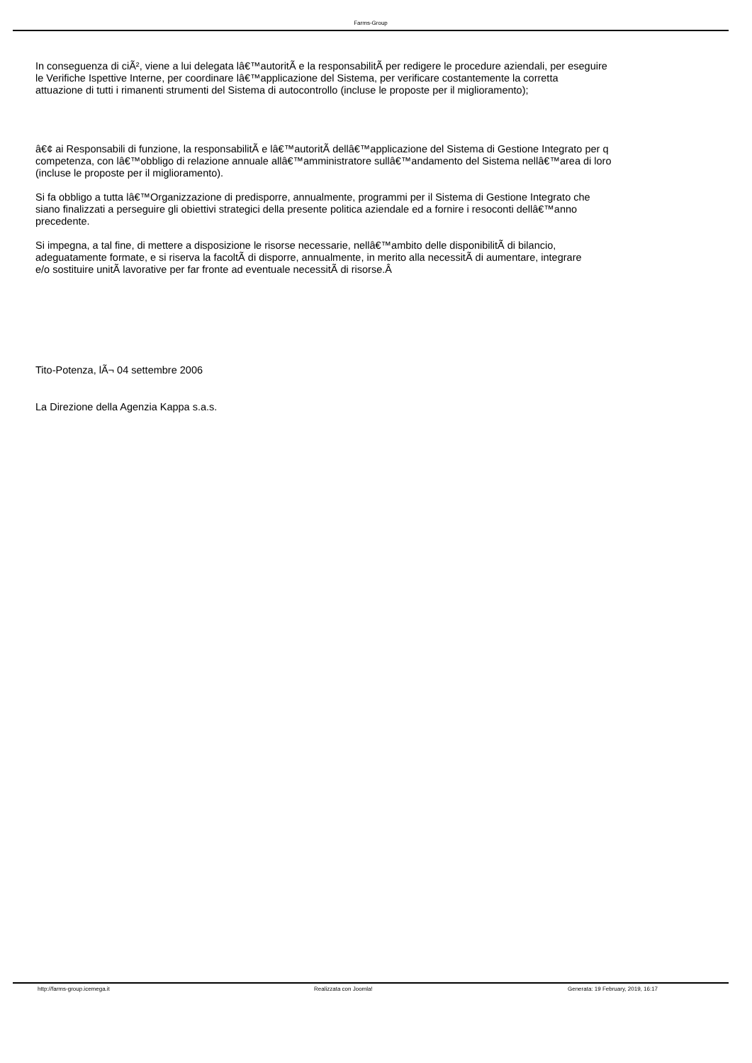Farms-Group
In conseguenza di ciÃ², viene a lui delegata lâ€™autoritÃ e la responsabilitÃ per redigere le procedure aziendali, per eseguire
le Verifiche Ispettive Interne, per coordinare lâ€™applicazione del Sistema, per verificare costantemente la corretta
attuazione di tutti i rimanenti strumenti del Sistema di autocontrollo (incluse le proposte per il miglioramento);
â€¢ ai Responsabili di funzione, la responsabilitÃ e lâ€™autoritÃ dellâ€™applicazione del Sistema di Gestione Integrato per q
competenza, con lâ€™obbligo di relazione annuale allâ€™amministratore sullâ€™andamento del Sistema nellâ€™area di loro
(incluse le proposte per il miglioramento).
Si fa obbligo a tutta lâ€™Organizzazione di predisporre, annualmente, programmi per il Sistema di Gestione Integrato che
siano finalizzati a perseguire gli obiettivi strategici della presente politica aziendale ed a fornire i resoconti dellâ€™anno
precedente.
Si impegna, a tal fine, di mettere a disposizione le risorse necessarie, nellâ€™ambito delle disponibilitÃ di bilancio,
adeguatamente formate, e si riserva la facoltÃ di disporre, annualmente, in merito alla necessitÃ di aumentare, integrare
e/o sostituire unitÃ lavorative per far fronte ad eventuale necessitÃ di risorse.Â
Tito-Potenza, lÃ¬ 04 settembre 2006
La Direzione della Agenzia Kappa s.a.s.
http://farms-group.icemega.it Realizzata con Joomla! Generata: 19 February, 2019, 16:17